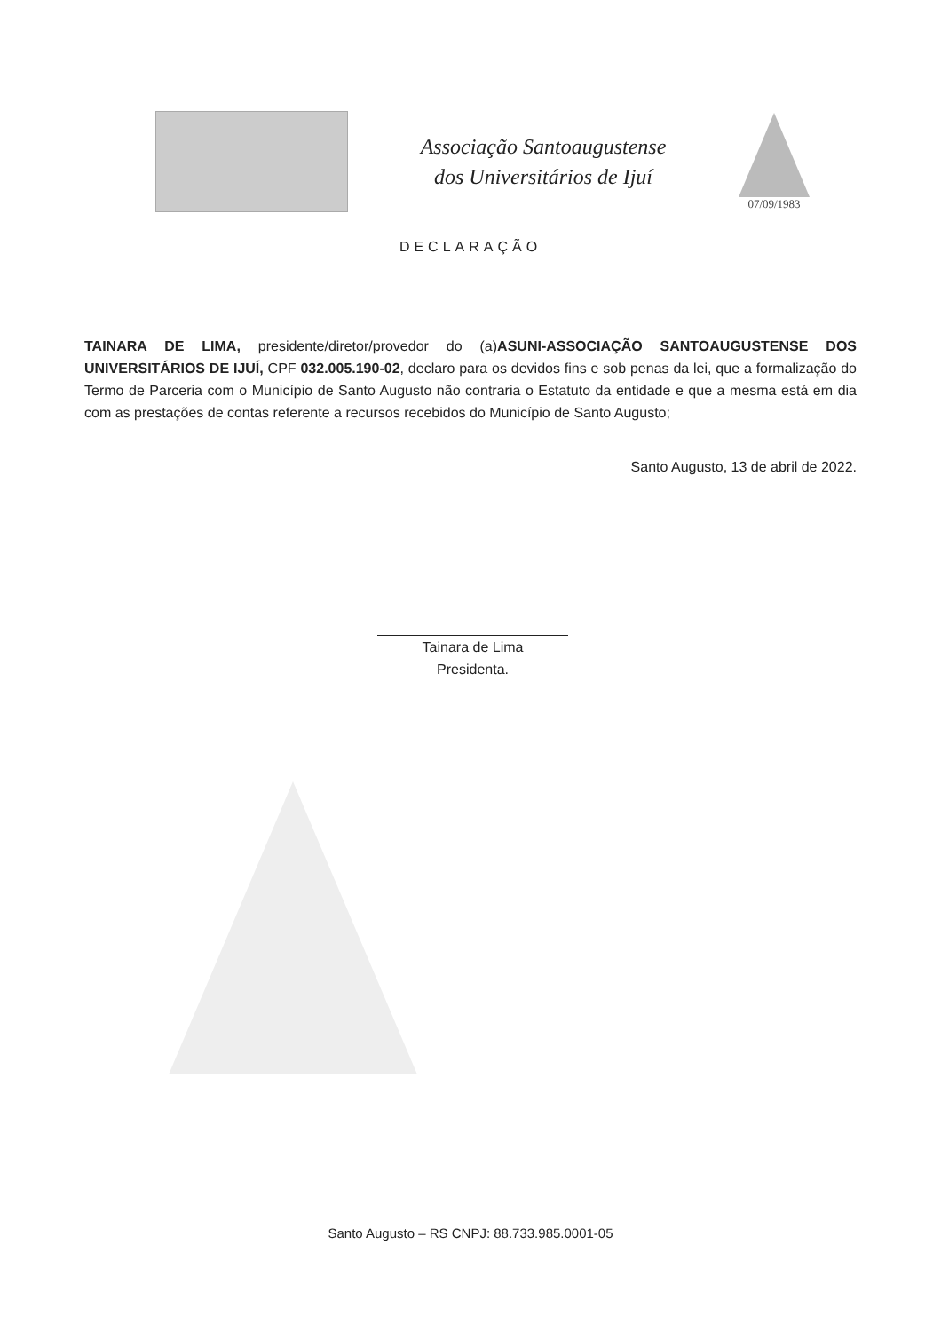Associação Santoaugustense
dos Universitários de Ijuí
07/09/1983
DECLARAÇÃO
TAINARA DE LIMA, presidente/diretor/provedor do (a)ASUNI-ASSOCIAÇÃO SANTOAUGUSTENSE DOS UNIVERSITÁRIOS DE IJUÍ, CPF 032.005.190-02, declaro para os devidos fins e sob penas da lei, que a formalização do Termo de Parceria com o Município de Santo Augusto não contraria o Estatuto da entidade e que a mesma está em dia com as prestações de contas referente a recursos recebidos do Município de Santo Augusto;
Santo Augusto, 13 de abril de 2022.
Tainara de Lima
Presidenta.
Santo Augusto – RS CNPJ: 88.733.985.0001-05